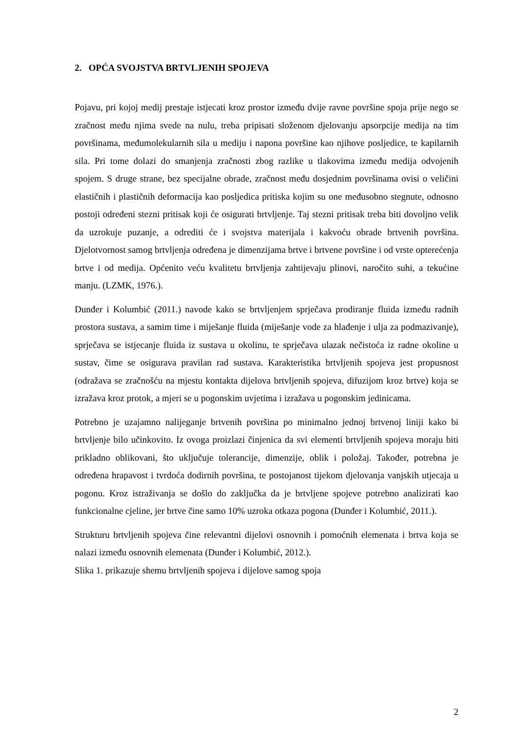2. OPĆA SVOJSTVA BRTVLJENIH SPOJEVA
Pojavu, pri kojoj medij prestaje istjecati kroz prostor između dvije ravne površine spoja prije nego se zračnost među njima svede na nulu, treba pripisati složenom djelovanju apsorpcije medija na tim površinama, međumolekularnih sila u mediju i napona površine kao njihove posljedice, te kapilarnih sila. Pri tome dolazi do smanjenja zračnosti zbog razlike u tlakovima između medija odvojenih spojem. S druge strane, bez specijalne obrade, zračnost među dosjednim površinama ovisi o veličini elastičnih i plastičnih deformacija kao posljedica pritiska kojim su one međusobno stegnute, odnosno postoji određeni stezni pritisak koji će osigurati brtvljenje. Taj stezni pritisak treba biti dovoljno velik da uzrokuje puzanje, a odrediti će i svojstva materijala i kakvoću obrade brtvenih površina. Djelotvornost samog brtvljenja određena je dimenzijama brtve i brtvene površine i od vrste opterećenja brtve i od medija. Općenito veću kvalitetu brtvljenja zahtijevaju plinovi, naročito suhi, a tekućine manju. (LZMK, 1976.).
Dunđer i Kolumbić (2011.) navode kako se brtvljenjem sprječava prodiranje fluida između radnih prostora sustava, a samim time i miješanje fluida (miješanje vode za hlađenje i ulja za podmazivanje), sprječava se istjecanje fluida iz sustava u okolinu, te sprječava ulazak nečistoća iz radne okoline u sustav, čime se osigurava pravilan rad sustava. Karakteristika brtvljenih spojeva jest propusnost (odražava se zračnošću na mjestu kontakta dijelova brtvljenih spojeva, difuzijom kroz brtve) koja se izražava kroz protok, a mjeri se u pogonskim uvjetima i izražava u pogonskim jedinicama.
Potrebno je uzajamno nalijeganje brtvenih površina po minimalno jednoj brtvenoj liniji kako bi brtvljenje bilo učinkovito. Iz ovoga proizlazi činjenica da svi elementi brtvljenih spojeva moraju biti prikladno oblikovani, što uključuje tolerancije, dimenzije, oblik i položaj. Također, potrebna je određena hrapavost i tvrdoća dodirnih površina, te postojanost tijekom djelovanja vanjskih utjecaja u pogonu. Kroz istraživanja se došlo do zaključka da je brtvljene spojeve potrebno analizirati kao funkcionalne cjeline, jer brtve čine samo 10% uzroka otkaza pogona (Dunđer i Kolumbić, 2011.).
Strukturu brtvljenih spojeva čine relevantni dijelovi osnovnih i pomoćnih elemenata i brtva koja se nalazi između osnovnih elemenata (Dunđer i Kolumbić, 2012.).
Slika 1. prikazuje shemu brtvljenih spojeva i dijelove samog spoja
2